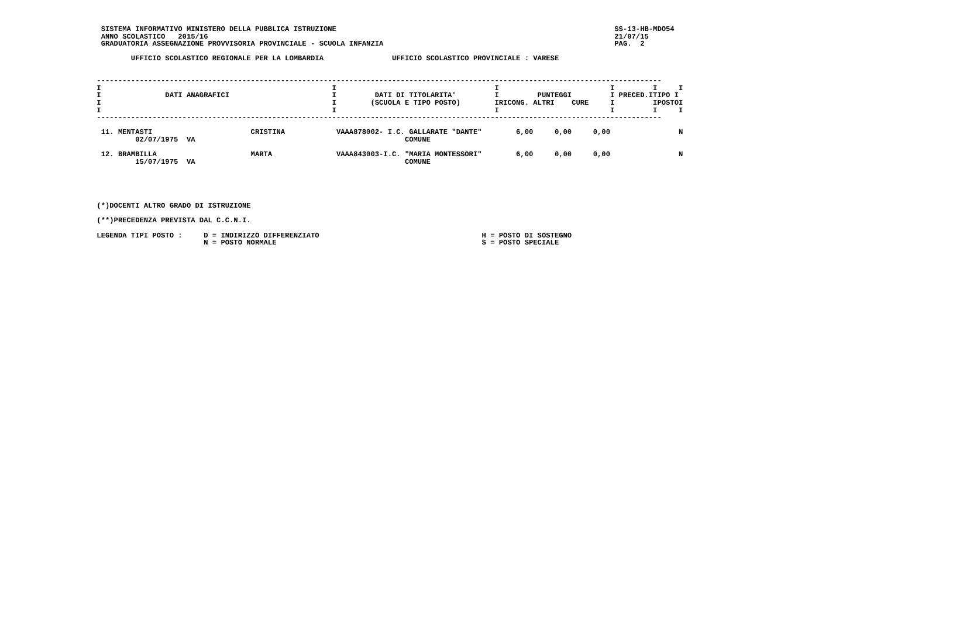SISTEMA INFORMATIVO MINISTERO DELLA PUBBLICA ISTRUZIONE                                                                 SS-13-HB-MDO54
  ANNO SCOLASTICO   2015/16                                                                                               21/07/15
  GRADUATORIA ASSEGNAZIONE PROVVISORIA PROVINCIALE - SCUOLA INFANZIA                                                      PAG.  2

         UFFICIO SCOLASTICO REGIONALE PER LA LOMBARDIA                UFFICIO SCOLASTICO PROVINCIALE : VARESE


 ------------------------------------------------------------------------------------------------------------------------------------
 I                                                      I                                     I                          I         I     I
 I               DATI ANAGRAFICI                        I         DATI DI TITOLARITA'         I         PUNTEGGI         I PRECED.ITIPO I
 I                                                      I        (SCUOLA E TIPO POSTO)        IRICONG. ALTRI    CURE     I         IPOSTOI
 I                                                      I                                     I                          I         I     I
 ------------------------------------------------------------------------------------------------------------------------------------

  11. MENTASTI                       CRISTINA            VAAA878002- I.C. GALLARATE "DANTE"        6,00     0,00     0,00                N
          02/07/1975  VA                                                 COMUNE

  12. BRAMBILLA                      MARTA               VAAA843003-I.C. "MARIA MONTESSORI"        6,00     0,00     0,00                N
          15/07/1975  VA                                                 COMUNE





 (*)DOCENTI ALTRO GRADO DI ISTRUZIONE

 (**)PRECEDENZA PREVISTA DAL C.C.N.I.

 LEGENDA TIPI POSTO :     D = INDIRIZZO DIFFERENZIATO                                      H = POSTO DI SOSTEGNO
                          N = POSTO NORMALE                                                S = POSTO SPECIALE